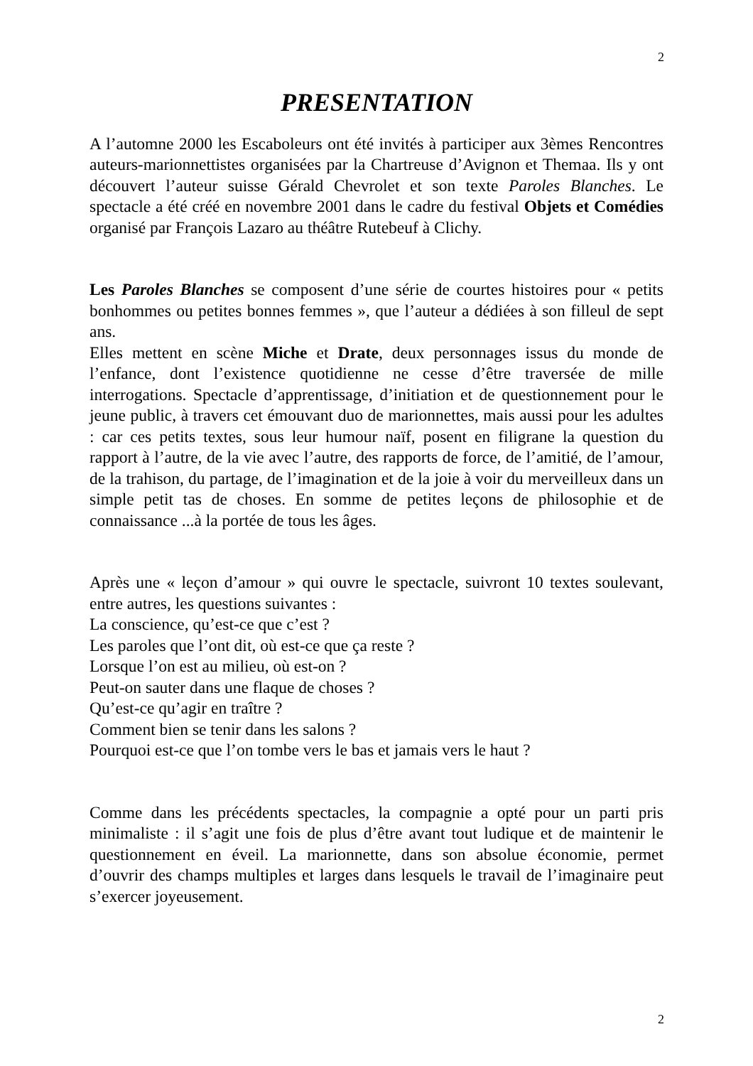2
PRESENTATION
A l’automne 2000 les Escaboleurs ont été invités à participer aux 3èmes Rencontres auteurs-marionnettistes organisées par la Chartreuse d’Avignon et Themaa. Ils y ont découvert l’auteur suisse Gérald Chevrolet et son texte Paroles Blanches. Le spectacle a été créé en novembre 2001 dans le cadre du festival Objets et Comédies organisé par François Lazaro au théâtre Rutebeuf à Clichy.
Les Paroles Blanches se composent d’une série de courtes histoires pour « petits bonhommes ou petites bonnes femmes », que l’auteur a dédiées à son filleul de sept ans.
Elles mettent en scène Miche et Drate, deux personnages issus du monde de l’enfance, dont l’existence quotidienne ne cesse d’être traversée de mille interrogations. Spectacle d’apprentissage, d’initiation et de questionnement pour le jeune public, à travers cet émouvant duo de marionnettes, mais aussi pour les adultes : car ces petits textes, sous leur humour naïf, posent en filigrane la question du rapport à l’autre, de la vie avec l’autre, des rapports de force, de l’amitié, de l’amour, de la trahison, du partage, de l’imagination et de la joie à voir du merveilleux dans un simple petit tas de choses. En somme de petites leçons de philosophie et de connaissance ...à la portée de tous les âges.
Après une « leçon d’amour » qui ouvre le spectacle, suivront 10 textes soulevant, entre autres, les questions suivantes :
La conscience, qu’est-ce que c’est ?
Les paroles que l’ont dit, où est-ce que ça reste ?
Lorsque l’on est au milieu, où est-on ?
Peut-on sauter dans une flaque de choses ?
Qu’est-ce qu’agir en traître ?
Comment bien se tenir dans les salons ?
Pourquoi est-ce que l’on tombe vers le bas et jamais vers le haut ?
Comme dans les précédents spectacles, la compagnie a opté pour un parti pris minimaliste : il s’agit une fois de plus d’être avant tout ludique et de maintenir le questionnement en éveil. La marionnette, dans son absolue économie, permet d’ouvrir des champs multiples et larges dans lesquels le travail de l’imaginaire peut s’exercer joyeusement.
2